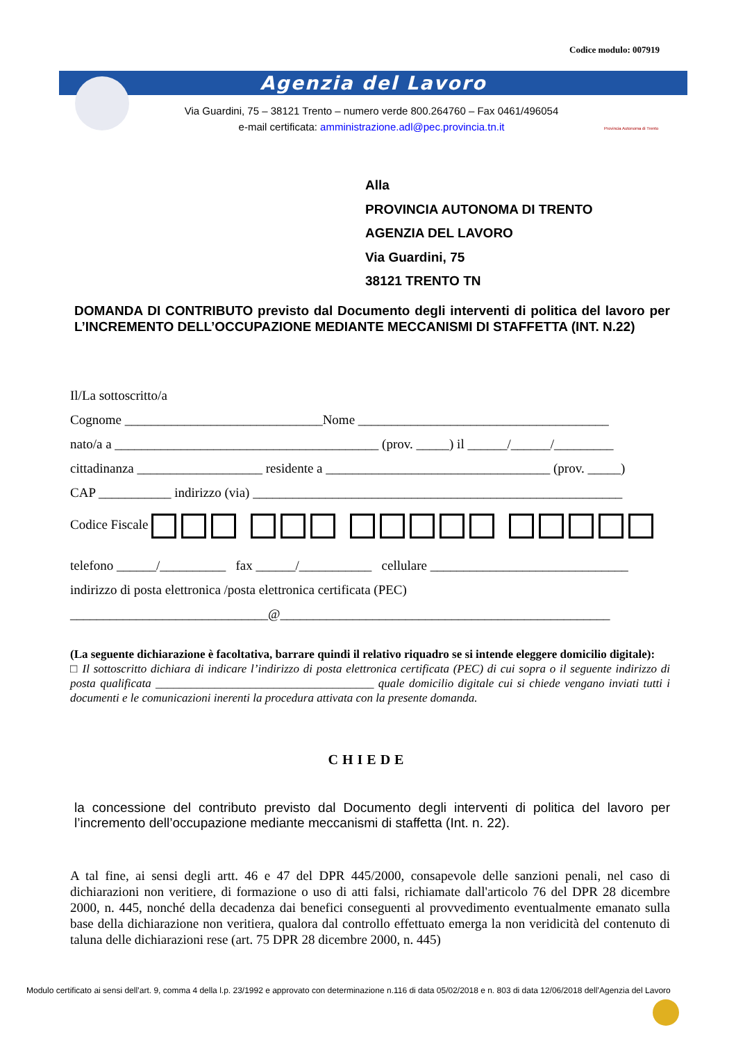Codice modulo: 007919
Agenzia del Lavoro
Via Guardini, 75 – 38121 Trento – numero verde 800.264760 – Fax 0461/496054
e-mail certificata: amministrazione.adl@pec.provincia.tn.it
Provincia Autonoma di Trento
Alla
PROVINCIA AUTONOMA DI TRENTO
AGENZIA DEL LAVORO
Via Guardini, 75
38121 TRENTO TN
DOMANDA DI CONTRIBUTO previsto dal Documento degli interventi di politica del lavoro per L’INCREMENTO DELL’OCCUPAZIONE MEDIANTE MECCANISMI DI STAFFETTA (INT. N.22)
Il/La sottoscritto/a
Cognome ______________________________Nome ______________________________________
nato/a a ________________________________________ (prov. _____) il ______/______/_________
cittadinanza ___________________ residente a __________________________________ (prov. _____)
CAP ___________ indirizzo (via) ________________________________________________________
Codice Fiscale
telefono ______/__________ fax ______/___________ cellulare ______________________________
indirizzo di posta elettronica /posta elettronica certificata (PEC)
______________________________@__________________________________________________
(La seguente dichiarazione è facoltativa, barrare quindi il relativo riquadro se si intende eleggere domicilio digitale):
□ Il sottoscritto dichiara di indicare l’indirizzo di posta elettronica certificata (PEC) di cui sopra o il seguente indirizzo di posta qualificata _____________________________________ quale domicilio digitale cui si chiede vengano inviati tutti i documenti e le comunicazioni inerenti la procedura attivata con la presente domanda.
CHIEDE
la concessione del contributo previsto dal Documento degli interventi di politica del lavoro per l’incremento dell’occupazione mediante meccanismi di staffetta (Int. n. 22).
A tal fine, ai sensi degli artt. 46 e 47 del DPR 445/2000, consapevole delle sanzioni penali, nel caso di dichiarazioni non veritiere, di formazione o uso di atti falsi, richiamate dall'articolo 76 del DPR 28 dicembre 2000, n. 445, nonché della decadenza dai benefici conseguenti al provvedimento eventualmente emanato sulla base della dichiarazione non veritiera, qualora dal controllo effettuato emerga la non veridicità del contenuto di taluna delle dichiarazioni rese (art. 75 DPR 28 dicembre 2000, n. 445)
Modulo certificato ai sensi dell’art. 9, comma 4 della l.p. 23/1992 e approvato con determinazione n.116 di data 05/02/2018 e n. 803 di data 12/06/2018 dell’Agenzia del Lavoro